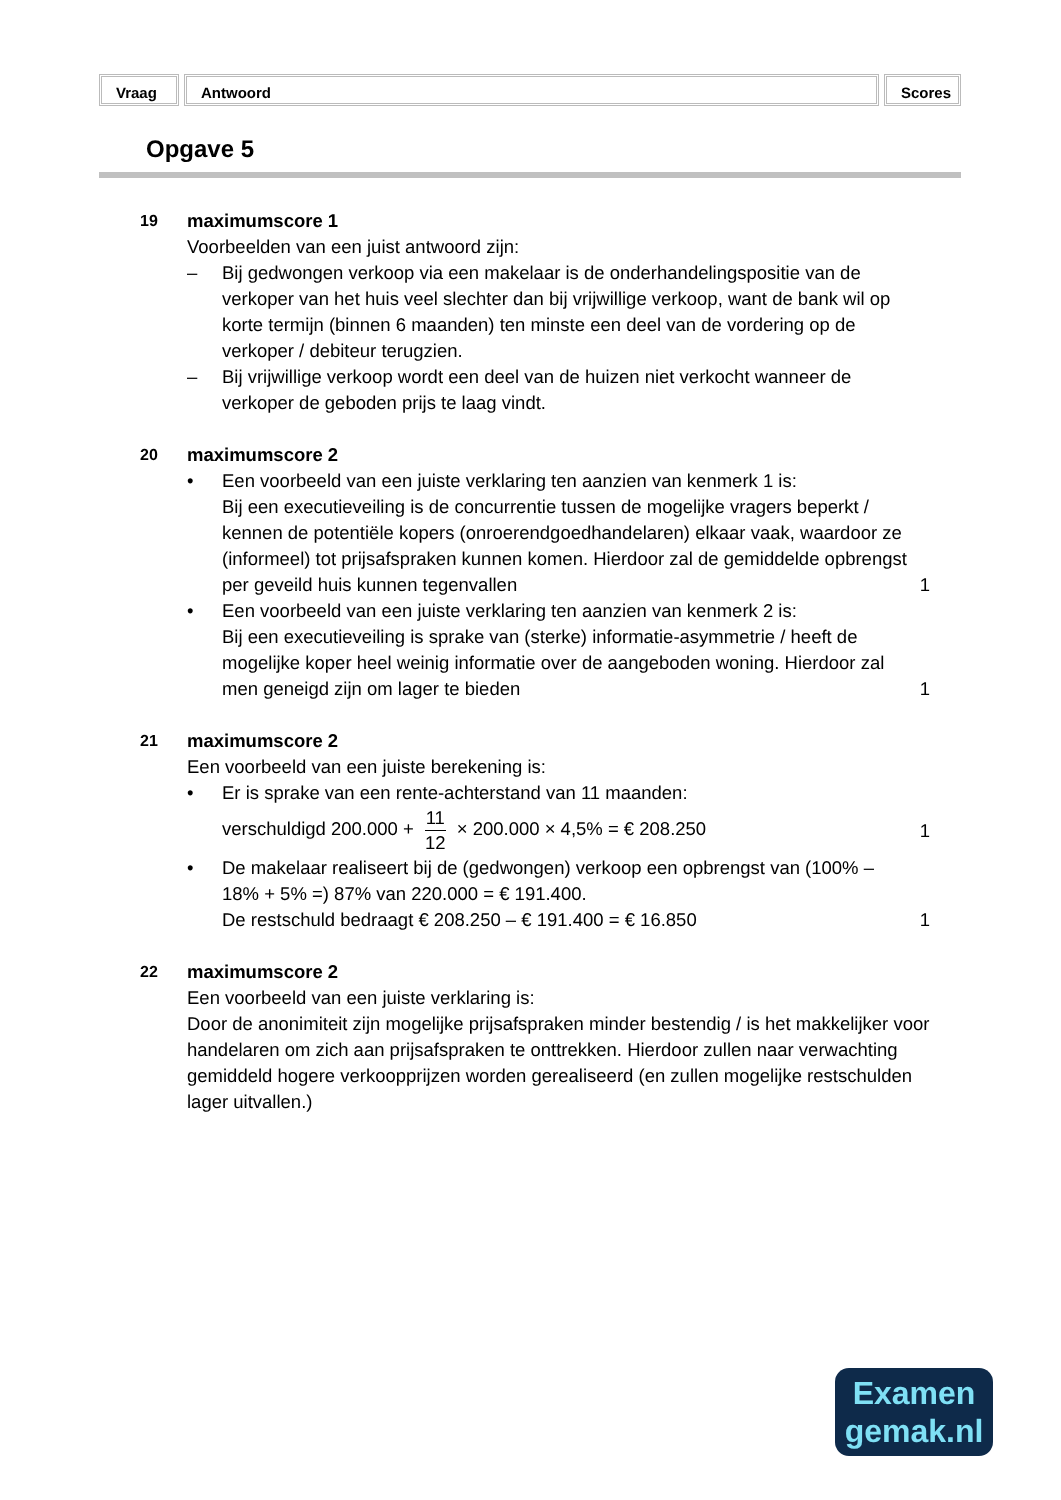Vraag Antwoord Scores
Opgave 5
19
maximumscore 1
Voorbeelden van een juist antwoord zijn:
– Bij gedwongen verkoop via een makelaar is de onderhandelingspositie van de verkoper van het huis veel slechter dan bij vrijwillige verkoop, want de bank wil op korte termijn (binnen 6 maanden) ten minste een deel van de vordering op de verkoper / debiteur terugzien.
– Bij vrijwillige verkoop wordt een deel van de huizen niet verkocht wanneer de verkoper de geboden prijs te laag vindt.
20
maximumscore 2
• Een voorbeeld van een juiste verklaring ten aanzien van kenmerk 1 is:
Bij een executieveiling is de concurrentie tussen de mogelijke vragers beperkt / kennen de potentiële kopers (onroerendgoedhandelaren) elkaar vaak, waardoor ze (informeel) tot prijsafspraken kunnen komen. Hierdoor zal de gemiddelde opbrengst per geveild huis kunnen tegenvallen
1
• Een voorbeeld van een juiste verklaring ten aanzien van kenmerk 2 is:
Bij een executieveiling is sprake van (sterke) informatie-asymmetrie / heeft de mogelijke koper heel weinig informatie over de aangeboden woning. Hierdoor zal men geneigd zijn om lager te bieden
1
21
maximumscore 2
Een voorbeeld van een juiste berekening is:
• Er is sprake van een rente-achterstand van 11 maanden:
verschuldigd 200.000 + 11 12 × 200.000 × 4,5% = € 208.250
1
• De makelaar realiseert bij de (gedwongen) verkoop een opbrengst van (100% – 18% + 5% =) 87% van 220.000 = € 191.400.
De restschuld bedraagt € 208.250 – € 191.400 = € 16.850
1
22
maximumscore 2
Een voorbeeld van een juiste verklaring is:
Door de anonimiteit zijn mogelijke prijsafspraken minder bestendig / is het makkelijker voor handelaren om zich aan prijsafspraken te onttrekken. Hierdoor zullen naar verwachting gemiddeld hogere verkoopprijzen worden gerealiseerd (en zullen mogelijke restschulden lager uitvallen.)
Examen
gemak.nl